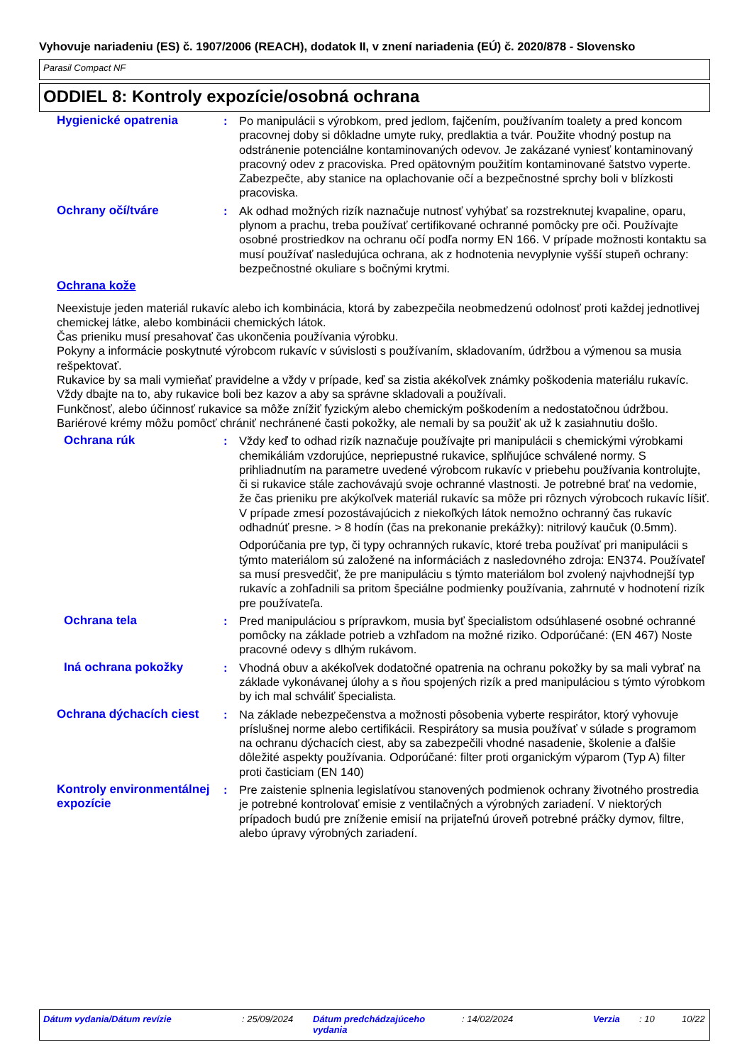Vyhovuje nariadeniu (ES) č. 1907/2006 (REACH), dodatok II, v znení nariadenia (EÚ) č. 2020/878 - Slovensko
Parasil Compact NF
ODDIEL 8: Kontroly expozície/osobná ochrana
Hygienické opatrenia : Po manipulácii s výrobkom, pred jedlom, fajčením, používaním toalety a pred koncom pracovnej doby si dôkladne umyte ruky, predlaktia a tvár. Použite vhodný postup na odstránenie potenciálne kontaminovaných odevov. Je zakázané vyniesť kontaminovaný pracovný odev z pracoviska. Pred opätovným použitím kontaminované šatstvo vyperte. Zabezpečte, aby stanice na oplachovanie očí a bezpečnostné sprchy boli v blízkosti pracoviska.
Ochrany očí/tváre : Ak odhad možných rizík naznačuje nutnosť vyhýbať sa rozstreknutej kvapaline, oparu, plynom a prachu, treba používať certifikované ochranné pomôcky pre oči. Používajte osobné prostriedkov na ochranu očí podľa normy EN 166. V prípade možnosti kontaktu sa musí používať nasledujúca ochrana, ak z hodnotenia nevyplynie vyšší stupeň ochrany: bezpečnostné okuliare s bočnými krytmi.
Ochrana kože
Neexistuje jeden materiál rukavíc alebo ich kombinácia, ktorá by zabezpečila neobmedzenú odolnosť proti každej jednotlivej chemickej látke, alebo kombinácii chemických látok.
Čas prieniku musí presahovať čas ukončenia používania výrobku.
Pokyny a informácie poskytnuté výrobcom rukavíc v súvislosti s používaním, skladovaním, údržbou a výmenou sa musia rešpektovať.
Rukavice by sa mali vymieňať pravidelne a vždy v prípade, keď sa zistia akékoľvek známky poškodenia materiálu rukavíc.
Vždy dbajte na to, aby rukavice boli bez kazov a aby sa správne skladovali a používali.
Funkčnosť, alebo účinnosť rukavice sa môže znížiť fyzickým alebo chemickým poškodením a nedostatočnou údržbou.
Bariérové krémy môžu pomôcť chrániť nechránené časti pokožky, ale nemali by sa použiť ak už k zasiahnutiu došlo.
Ochrana rúk : Vždy keď to odhad rizík naznačuje používajte pri manipulácii s chemickými výrobkami chemikáliám vzdorujúce, nepriepustné rukavice, splňujúce schválené normy. S prihliadnutím na parametre uvedené výrobcom rukavíc v priebehu používania kontrolujte, či si rukavice stále zachovávajú svoje ochranné vlastnosti. Je potrebné brať na vedomie, že čas prieniku pre akýkoľvek materiál rukavíc sa môže pri rôznych výrobcoch rukavíc líšiť. V prípade zmesí pozostávajúcich z niekoľkých látok nemožno ochranný čas rukavíc odhadnúť presne. > 8 hodín (čas na prekonanie prekážky): nitrilový kaučuk (0.5mm).
Odporúčania pre typ, či typy ochranných rukavíc, ktoré treba používať pri manipulácii s týmto materiálom sú založené na informáciách z nasledovného zdroja: EN374. Používateľ sa musí presvedčiť, že pre manipuláciu s týmto materiálom bol zvolený najvhodnejší typ rukavíc a zohľadnili sa pritom špeciálne podmienky používania, zahrnuté v hodnotení rizík pre používateľa.
Ochrana tela : Pred manipuláciou s prípravkom, musia byť špecialistom odsúhlasené osobné ochranné pomôcky na základe potrieb a vzhľadom na možné riziko. Odporúčané: (EN 467) Noste pracovné odevy s dlhým rukávom.
Iná ochrana pokožky : Vhodná obuv a akékoľvek dodatočné opatrenia na ochranu pokožky by sa mali vybrať na základe vykonávanej úlohy a s ňou spojených rizík a pred manipuláciou s týmto výrobkom by ich mal schváliť špecialista.
Ochrana dýchacích ciest : Na základe nebezpečenstva a možnosti pôsobenia vyberte respirátor, ktorý vyhovuje príslušnej norme alebo certifikácii. Respirátory sa musia používať v súlade s programom na ochranu dýchacích ciest, aby sa zabezpečili vhodné nasadenie, školenie a ďalšie dôležité aspekty používania. Odporúčané: filter proti organickým výparom (Typ A) filter proti časticiam (EN 140)
Kontroly environmentálnej expozície
: Pre zaistenie splnenia legislatívou stanovených podmienok ochrany životného prostredia je potrebné kontrolovať emisie z ventilačných a výrobných zariadení. V niektorých prípadoch budú pre zníženie emisií na prijateľnú úroveň potrebné práčky dymov, filtre, alebo úpravy výrobných zariadení.
Dátum vydania/Dátum revízie : 25/09/2024 Dátum predchádzajúceho vydania
: 14/02/2024 Verzia : 10 10/22